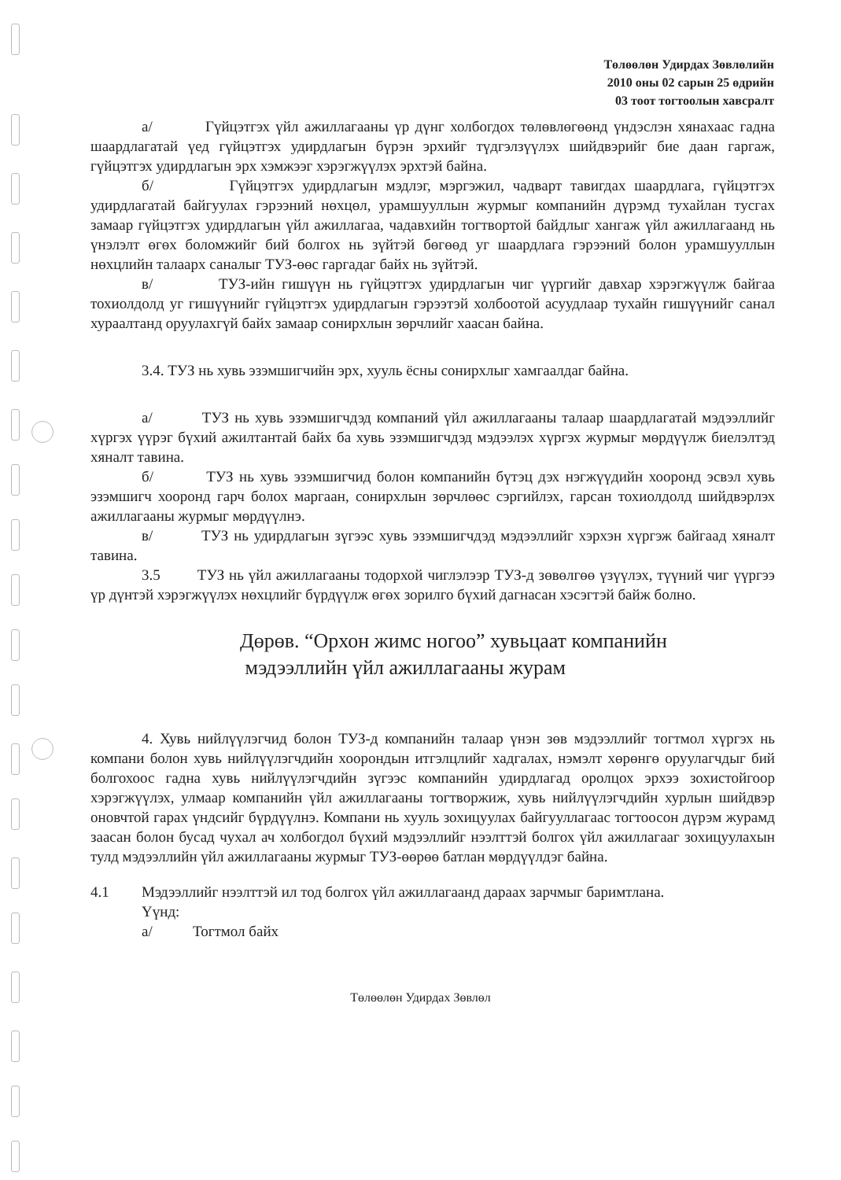Төлөөлөн Удирдах Зөвлөлийн
2010 оны 02 сарын 25 өдрийн
03 тоот тогтоолын хавсралт
а/ Гүйцэтгэх үйл ажиллагааны үр дүнг холбогдох төлөвлөгөөнд үндэслэн хянахаас гадна шаардлагатай үед гүйцэтгэх удирдлагын бүрэн эрхийг түдгэлзүүлэх шийдвэрийг бие даан гаргаж, гүйцэтгэх удирдлагын эрх хэмжээг хэрэгжүүлэх эрхтэй байна.
б/ Гүйцэтгэх удирдлагын мэдлэг, мэргэжил, чадварт тавигдах шаардлага, гүйцэтгэх удирдлагатай байгуулах гэрээний нөхцөл, урамшууллын журмыг компанийн дүрэмд тухайлан тусгах замаар гүйцэтгэх удирдлагын үйл ажиллагаа, чадавхийн тогтвортой байдлыг хангаж үйл ажиллагаанд нь үнэлэлт өгөх боломжийг бий болгох нь зүйтэй бөгөөд уг шаардлага гэрээний болон урамшууллын нөхцлийн талаарх саналыг ТУЗ-өөс гаргадаг байх нь зүйтэй.
в/ ТУЗ-ийн гишүүн нь гүйцэтгэх удирдлагын чиг үүргийг давхар хэрэгжүүлж байгаа тохиолдолд уг гишүүнийг гүйцэтгэх удирдлагын гэрээтэй холбоотой асуудлаар тухайн гишүүнийг санал хураалтанд оруулахгүй байх замаар сонирхлын зөрчлийг хаасан байна.
3.4. ТУЗ нь хувь эзэмшигчийн эрх, хууль ёсны сонирхлыг хамгаалдаг байна.
а/ ТУЗ нь хувь эзэмшигчдэд компаний үйл ажиллагааны талаар шаардлагатай мэдээллийг хүргэх үүрэг бүхий ажилтантай байх ба хувь эзэмшигчдэд мэдээлэх хүргэх журмыг мөрдүүлж биелэлтэд хяналт тавина.
б/ ТУЗ нь хувь эзэмшигчид болон компанийн бүтэц дэх нэгжүүдийн хооронд эсвэл хувь эзэмшигч хооронд гарч болох маргаан, сонирхлын зөрчлөөс сэргийлэх, гарсан тохиолдолд шийдвэрлэх ажиллагааны журмыг мөрдүүлнэ.
в/ ТУЗ нь удирдлагын зүгээс хувь эзэмшигчдэд мэдээллийг хэрхэн хүргэж байгаад хяналт тавина.
3.5 ТУЗ нь үйл ажиллагааны тодорхой чиглэлээр ТУЗ-д зөвөлгөө үзүүлэх, түүний чиг үүргээ үр дүнтэй хэрэгжүүлэх нөхцлийг бүрдүүлж өгөх зорилго бүхий дагнасан хэсэгтэй байж болно.
Дөрөв. “Орхон жимс ногоо” хувьцаат компанийн
мэдээллийн үйл ажиллагааны журам
4. Хувь нийлүүлэгчид болон ТУЗ-д компанийн талаар үнэн зөв мэдээллийг тогтмол хүргэх нь компани болон хувь нийлүүлэгчдийн хоорондын итгэлцлийг хадгалах, нэмэлт хөрөнгө оруулагчдыг бий болгохоос гадна хувь нийлүүлэгчдийн зүгээс компанийн удирдлагад оролцох эрхээ зохистойгоор хэрэгжүүлэх, улмаар компанийн үйл ажиллагааны тогтворжиж, хувь нийлүүлэгчдийн хурлын шийдвэр оновчтой гарах үндсийг бүрдүүлнэ. Компани нь хууль зохицуулах байгууллагаас тогтоосон дүрэм журамд заасан болон бусад чухал ач холбогдол бүхий мэдээллийг нээлттэй болгох үйл ажиллагааг зохицуулахын тулд мэдээллийн үйл ажиллагааны журмыг ТУЗ-өөрөө батлан мөрдүүлдэг байна.
4.1 Мэдээллийг нээлттэй ил тод болгох үйл ажиллагаанд дараах зарчмыг баримтлана.
Үүнд:
а/ Тогтмол байх
Төлөөлөн Удирдах Зөвлөл